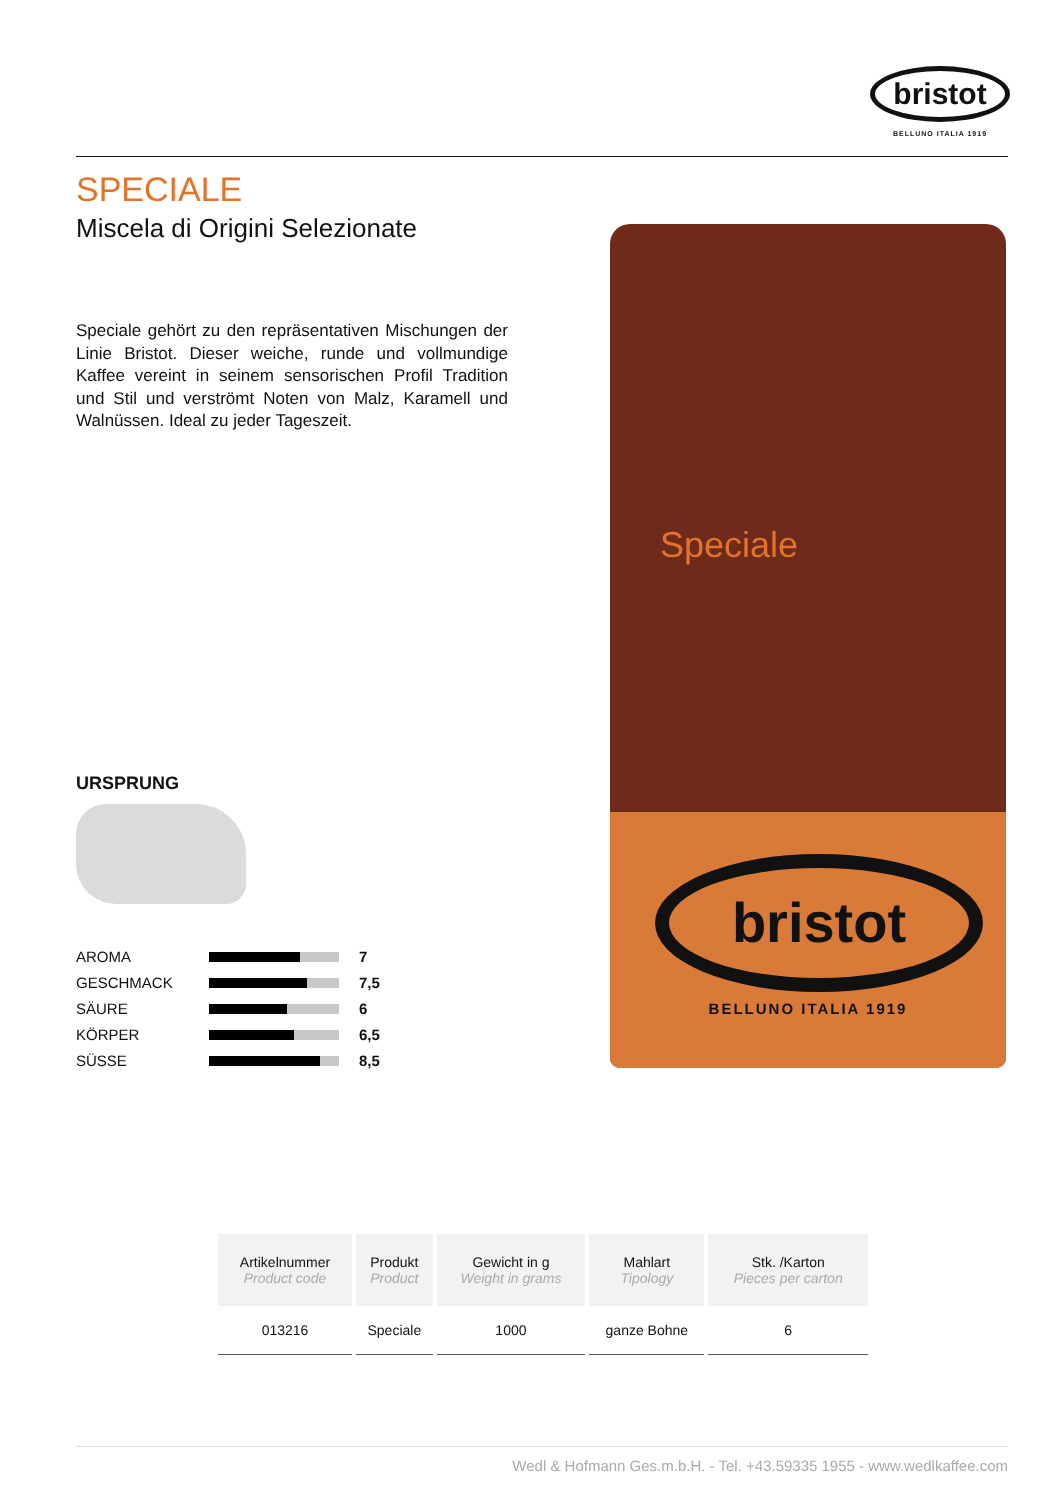bristot
BELLUNO ITALIA 1919
SPECIALE
Miscela di Origini Selezionate
Speciale gehört zu den repräsentativen Mischungen der Linie Bristot. Dieser weiche, runde und vollmundige Kaffee vereint in seinem sensorischen Profil Tradition und Stil und verströmt Noten von Malz, Karamell und Walnüssen. Ideal zu jeder Tageszeit.
URSPRUNG
AROMA 7
GESCHMACK 7,5
SÄURE 6
KÖRPER 6,5
SÜSSE 8,5
Speciale
bristot
BELLUNO ITALIA 1919
| Artikelnummer Product code | Produkt Product | Gewicht in g Weight in grams | Mahlart Tipology | Stk. /Karton Pieces per carton |
| --- | --- | --- | --- | --- |
| 013216 | Speciale | 1000 | ganze Bohne | 6 |
Wedl & Hofmann Ges.m.b.H. - Tel. +43.59335 1955 - www.wedlkaffee.com